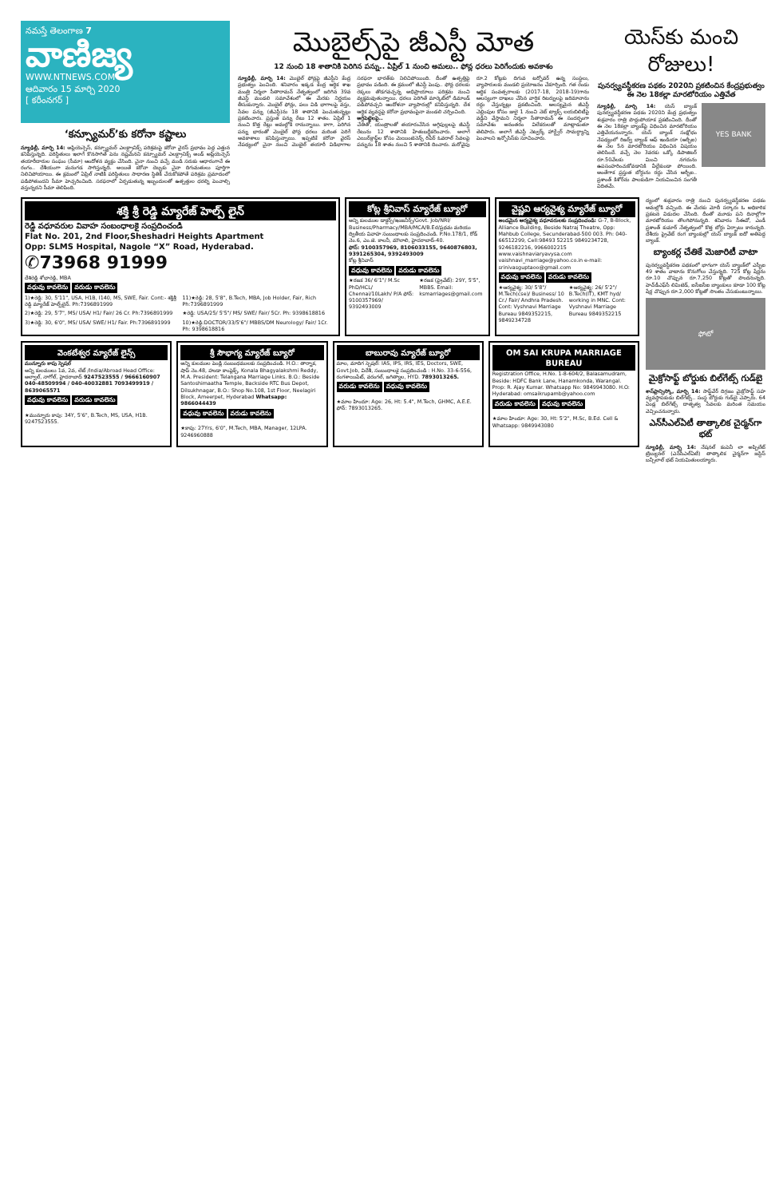నమస్తే తెలంగాణ 7
వాణిజ్య
WWW.NTNEWS.COM
ఆదివారం 15 మార్చి 2020
[ కరీంనగర్ ]
‘కన్స్యూమర్’కు కరోనా కష్టాలు
న్యూఢిల్లీ, మార్చి 14: అప్లియెన్సెస్, కన్స్యూమర్ ఎలక్ట్రానిక్స్ పరిశ్రమపై కరోనా వైరస్ ప్రభావం పెద్ద ఎత్తున కనిపిస్తున్నది. పరిస్థితులు ఇలాగే కొనసాగితే పెను నష్టమేనని కన్స్యూమర్ ఎలక్ట్రానిక్స్ అండ్ అప్లియెన్సెస్ తయారీదారుల సంఘం (సీమా) ఆందోళన వ్యక్తం చేసింది. చైనా నుంచి వచ్చే ముడి సరుకు ఆధారంగానే ఈ రంగం.. దేశీయంగా మనుగడ సాగిస్తున్నది. అయితే కరోనా దెబ్బకు చైనా దిగుమతులు పూర్తిగా నిలిచిపోయాయి. ఈ క్రమంలో ఏప్రిల్ నాటికి పరిస్థితులు సాధారణ స్థితికి చేరుకోకపోతే పరిశ్రమ ప్రమాదంలో పడిపోతుందని సీమా హెచ్చరించింది. సరఫరాలో ఏర్పడుతున్న ఇబ్బందులతో ఉత్పత్తుల ధరల్ని పెంచాల్సి వస్తున్నదని సీమా తెలిపింది.
మొబైల్స్‌పై జీఎస్టీ మోత
12 నుంచి 18 శాతానికి పెరిగిన పన్ను.. ఏప్రిల్ 1 నుంచి అమలు.. ఫోన్ల ధరలు పెరిగేందుకు అవకాశం
న్యూఢిల్లీ, మార్చి 14: మొబైల్ ఫోన్లపై జీఎస్టీని కేంద్ర ప్రభుత్వం పెంచింది. శనివారం ఇక్కడ కేంద్ర ఆర్థిక శాఖ మంత్రి నిర్మలా సీతారామన్ నేతృత్వంలో జరిగిన 39వ జీఎస్టీ మండలి సమావేశంలో ఈ మేరకు నిర్ణయం తీసుకున్నారు. మొబైల్ ఫోన్లు, పలు విడి భాగాలపై వస్తు, సేవల పన్ను (జీఎస్టీ)ను 18 శాతానికి పెంచుతున్నట్లు ప్రకటించారు. ప్రస్తుత పన్ను రేటు 12 శాతం. ఏప్రిల్ 1 నుంచి కొత్త రేట్లు అమల్లోకి రానున్నాయి. కాగా, పెరిగిన పన్ను భారంతో మొబైల్ ఫోన్ల ధరలు మరింత పెరిగే అవకాశాలు కనిపిస్తున్నాయి. ఇప్పటికే కరోనా వైరస్ నేపథ్యంలో చైనా నుంచి మొబైల్ తయారీ విడిభాగాల సరఫరా భారత్‌కు నిలిచిపోయింది. దీంతో ఉత్పత్తిపై ప్రభావం పడింది. ఈ క్రమంలో జీఎస్టీ పెంపు.. ఫోన్ల ధరలకు రెక్కలు తొడగవచ్చన్న అభిప్రాయాలు పరిశ్రమ నుంచి వ్యక్తమవుతున్నాయి. ధరలు పెరిగితే మార్కెట్‌లో డిమాండ్ పడిపోవచ్చని ఆందోళనా వ్యాపారుల్లో కనిపిస్తున్నది. దేశ ఆర్థిక వ్యవస్థపై కరోనా ప్రభావంపైనా మండలి చర్చించింది.
అగ్గిపెట్టెలపై..
చేతితో, యంత్రాలతో తయారుచేసిన అగ్గిపుల్లలపై జీఎస్టీ రేటును 12 శాతానికి హేతుబద్ధీకరించారు. అలాగే ఎయిర్‌క్రాఫ్ట్‌ల కోసం మెయింటెనెన్స్ రిపేర్ ఓవరాల్ సేవలపై పన్నును 18 శాతం నుంచి 5 శాతానికి దించారు. మరోవైపు రూ.2 కోట్లకు దిగువ టర్నోవర్ ఉన్న సంస్థలు, వ్యాపారులకు మండలి ప్రయోజనం చేకూర్చింది. గత రెండు ఆర్థిక సంవత్సరాలకు (2017-18, 2018-19)గాను ఆలస్యంగా దాఖలు చేసిన వార్షిక రిటర్నులపై జరిమానాను రద్దు చేస్తున్నట్లు ప్రకటించింది. ఆలస్యమైన జీఎస్టీ చెల్లింపుల కోసం జులై 1 నుంచి నెట్ ట్యాక్స్ లయబిలిటీపై వడ్డీని వేస్తామని నిర్మలా సీతారామన్ ఈ సందర్భంగా సమావేశం అనంతరం విలేకరులతో మాట్లాడుతూ తెలిపారు. అలాగే జీఎస్టీ నెట్వర్క్ హార్డ్వేర్ సామర్థ్యాన్ని పెంచాలని ఇన్ఫోసిస్‌కు సూచించారు.
యెస్‌కు మంచి రోజులు!
పునర్వ్యవస్థీకరణ పథకం 2020ని ప్రకటించిన కేంద్రప్రభుత్వం
ఈ నెల 18కల్లా మారటోరియం ఎత్తివేత
న్యూఢిల్లీ, మార్చి 14: యెస్ బ్యాంక్ పునర్వ్యవస్థీకరణ పథకం 2020ని కేంద్ర ప్రభుత్వం శుక్రవారం రాత్రి పొద్దుపోయాక ప్రకటించింది. దీంతో ఈ నెల 18కల్లా బ్యాంక్‌పై విధించిన మారటోరియం ఎత్తివేయనున్నారు. యెస్ బ్యాంక్ సంక్షోభం నేపథ్యంలో రిజర్వ్ బ్యాంక్ ఆఫ్ ఇండియా (ఆర్బీఐ) ఈ నెల 5న మారటోరియం విధించిన విషయం తెలిసిందే. వచ్చే నెల 3వరకు ఒక్కో డిపాజిటర్ రూ.50వేలకు మించి నగదును ఉపసంహరించుకోవడానికి వీల్లేకుండా పోయింది. అంతేగాక ప్రస్తుత బోర్డును రద్దు చేసిన ఆర్బీఐ.. ప్రశాంత్ కిశోర్‌ను పాలకుడిగా నియమించిన సంగతీ విదితమే.
YES BANK
శక్తి శ్రీ రెడ్డి మ్యారేజ్ హెల్ప్ లైన్
రెడ్డి వధూవరుల వివాహ సంబంధాలకై సంప్రదించండి
Flat No. 201, 2nd Floor,Sheshadri Heights Apartment
Opp: SLMS Hospital, Nagole “X” Road, Hyderabad.
✆73968 91999
దేశిరెడ్డి శోభారెడ్డి, MBA
వధువు కావలెను వరుడు కావలెను
1)★రెడ్డి: 30, 5'11", USA, H1B, I140, MS, SWE, Fair. Cont:- శక్తిశ్రీ రెడ్డి మ్యారేజ్ హెల్ప్‌లైన్. Ph:7396891999
2)★రెడ్డి: 29, 5'7", MS/ USA/ H1/ Fair/ 26 Cr. Ph:7396891999
3)★రెడ్డి: 30, 6'0", MS/ USA/ SWE/ H1/ Fair. Ph:7396891999
11)★రెడ్డి: 28, 5'8", B.Tech, MBA, Job Holder, Fair, Rich Ph:7396891999
★రెడ్డి: USA/25/ 5'5"/ MS/ SWE/ Fair/ 5Cr. Ph: 9398618816
10)★రెడ్డి:DOCTOR/33/5'6"/ MBBS/DM Neurology/ Fair/ 1Cr. Ph: 9398618816
కోట్ల శ్రీనివాస్ మ్యారేజ్ బ్యూరో
అన్ని కులముల డాక్టర్స్/ఇంజనీర్స్/Govt. Job/NRI/ Business/Pharmacy/MBA/MCA/B.Ed/ప్రథమ మరియు ద్వితీయ వివాహ సంబంధాలకు సంప్రదించండి. P.No.178/1, రోడ్ నెం.6, ఎం.జె. కాలనీ, మౌలాలి, హైదరాబాద్-40.
ఫోన్: 9100357969, 8106033155, 9640876803, 9391265304, 9392493009
కోట్ల శ్రీనివాస్
వధువు కావలెను వరుడు కావలెను
★రజక 36/ 6'1"/ M.Sc PhD/HCL/ Chennai/10Lakh/ P/A ఫోన్: 9100357969/ 9392493009
★రజక (ప్రైవేట్): 29Y, 5'5", MBBS. Email: ksmarriages@gmail.com
వైష్ణవి ఆర్యవైశ్య మ్యారేజ్ బ్యూరో
అందమైన ఆర్యవైశ్య వధూవరులకు సంప్రదించండి: G-7, B-Block, Alliance Building, Beside Natraj Theatre, Opp: Mahbub College, Secunderabad-500 003. Ph: 040-66512299, Cell:98493 52215 9849234728, 9246182216, 9966002215 www.vaishnaviaryavysa.com vaishnavi_marriage@yahoo.co.in e-mail: srinivasguptaoo@gmail.com
వధువు కావలెను వరుడు కావలెను
★ఆర్యవైశ్య: 30/ 5'8"/ M.Tech(cse)/ Business/ 10 Cr./ Fair/ Andhra Pradesh. Cont: Vyshnavi Marriage Bureau 9849352215, 9849234728
★ఆర్యవైశ్య: 26/ 5'2"/ B.Tech(IT), KMT hyd/ working in MNC. Cont: Vyshnavi Marriage Bureau 9849352215
వెంకటేశ్వర మ్యారేజ్ లైన్స్
మున్నూరు కాపు స్పెషల్
అన్ని కులములు 1వ, 2వ, లేట్ /India/Abroad Head Office: అల్వాల్, నాగోల్, హైదరాబాద్ 9247523555 / 9666160907 040-48509994 / 040-40032881 7093499919 / 8639065571
వధువు కావలెను వరుడు కావలెను
★మున్నూరు కాపు: 34Y, 5'6", B.Tech, MS, USA, H1B. 9247523555.
శ్రీ సౌభాగ్య మ్యారేజ్ బ్యూరో
అన్ని కులముల పెండ్లి సంబంధములకు సంప్రదించండి. H.O.: తార్నాక, షాప్ నెం.48, హుడా కాంప్లెక్స్, Konala Bhagyalakshmi Reddy, M.A. President: Telangana Marriage Links. B.O.: Beside Santoshimaatha Temple, Backside RTC Bus Depot, Dilsukhnagar, B.O.: Shop No.108, 1st Floor, Neelagiri Block, Ameerpet, Hyderabad Whatsapp: 9866044439
వధువు కావలెను వరుడు కావలెను
★కాపు: 27Yrs, 6'0", M.Tech, MBA, Manager, 12LPA. 9246960888
బాబురావు మ్యారేజ్ బ్యూరో
మాల, మాదిగ స్పెషల్: IAS, IPS, IRS, IES, Doctors, SWE, Govt.Job, విదేశీ, సంబంధాలకై సంప్రదించండి : H.No. 33-6-556, రంగశాయిపేట్, వరంగల్, జగిత్యాల, HYD. 7893013265.
వరుడు కావలెను వధువు కావలెను
★మాల హిందూ: Age: 26, Ht: 5.4", M.Tech, GHMC, A.E.E. ఫోన్: 7893013265.
OM SAI KRUPA MARRIAGE BUREAU
Registration Office, H.No. 1-8-604/2, Balasamudram, Beside: HDFC Bank Lane, Hanamkonda, Warangal. Prop: R. Ajay Kumar. Whatsapp No: 9849943080. H.O: Hyderabad: omsaikrupamb@yahoo.com
వరుడు కావలెను వధువు కావలెను
★మాల హిందూ: Age: 30, Ht: 5'2", M.Sc, B.Ed. Cell & Whatsapp: 9849943080
ద్యంలో శుక్రవారం రాత్రి నుంచి పునర్వ్యవస్థీకరణ పథకం అమల్లోకి వచ్చింది. ఈ మేరకు మోదీ సర్కారు ఓ అధికారిక ప్రకటన విడుదల చేసింది. దీంతో మూడు పని దినాల్లోగా మారటోరియం తొలగిపోనున్నది. శనివారం సీఈవో, ఎండీ ప్రశాంత్ కుమార్ నేతృత్వంలో కొత్త బోర్డు ఏర్పాటు కానున్నది. దేశీయ ప్రైవేట్ రంగ బ్యాంకుల్లో యెస్ బ్యాంక్ ఐదో అతిపెద్ద బ్యాంక్.
బ్యాంకర్ల చేతికే మెజారిటీ వాటా
పునర్వ్యవస్థీకరణ పథకంలో భాగంగా యెస్ బ్యాంక్‌లో ఎస్బీఐ 49 శాతం వాటాను కొనుగోలు చేస్తున్నది. 725 కోట్ల షేర్లను రూ.10 చొప్పున రూ.7,250 కోట్లతో పొందనున్నది. హెచ్‌డీఎఫ్‌సీ లిమిటెడ్, ఐసీఐసీఐ బ్యాంకులు కూడా 100 కోట్ల షేర్ల చొప్పున రూ.2,000 కోట్లతో సొంతం చేసుకుంటున్నాయి.
ఫోటో
మైక్రోసాఫ్ట్ బోర్డుకు బిల్‌గేట్స్ గుడ్‌బై
శాన్‌ఫ్రాన్సిస్కో, మార్చి 14: సాఫ్ట్‌వేర్ దిగ్గజం మైక్రోసాఫ్ట్ సహ వ్యవస్థాపకుడు బిల్‌గేట్స్.. సంస్థ బోర్డుకు గుడ్‌బై చెప్పారు. 64 ఏండ్ల బిల్‌గేట్స్ దాతృత్వ సేవలకు మరింత సమయం వెచ్చించనున్నారు.
ఎన్‌సీఎల్‌ఏటీ తాత్కాలిక చైర్మన్‌గా భట్
న్యూఢిల్లీ, మార్చి 14: నేషనల్ కంపెనీ లా అప్పిలేట్ ట్రిబ్యునల్ (ఎన్‌సీఎల్‌ఏటీ) తాత్కాలిక చైర్మన్‌గా జస్టిస్ బన్సీలాల్ భట్ నియమితులయ్యారు.